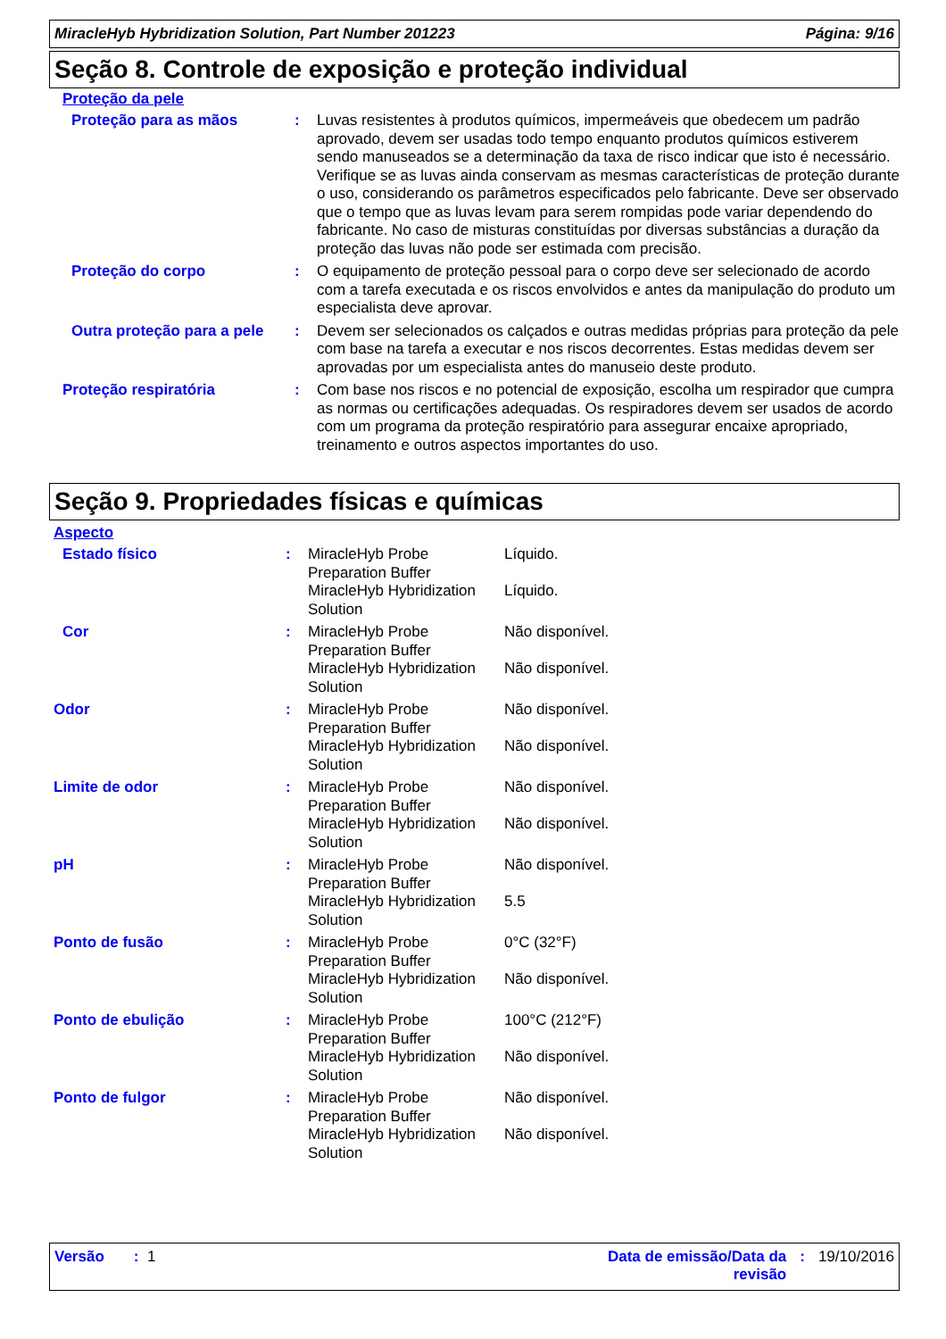MiracleHyb Hybridization Solution, Part Number 201223 Página: 9/16
Seção 8. Controle de exposição e proteção individual
Proteção da pele
| Proteção para as mãos | : | Luvas resistentes à produtos químicos, impermeáveis que obedecem um padrão aprovado, devem ser usadas todo tempo enquanto produtos químicos estiverem sendo manuseados se a determinação da taxa de risco indicar que isto é necessário. Verifique se as luvas ainda conservam as mesmas características de proteção durante o uso, considerando os parâmetros especificados pelo fabricante. Deve ser observado que o tempo que as luvas levam para serem rompidas pode variar dependendo do fabricante. No caso de misturas constituídas por diversas substâncias a duração da proteção das luvas não pode ser estimada com precisão. |
| Proteção do corpo | : | O equipamento de proteção pessoal para o corpo deve ser selecionado de acordo com a tarefa executada e os riscos envolvidos e antes da manipulação do produto um especialista deve aprovar. |
| Outra proteção para a pele | : | Devem ser selecionados os calçados e outras medidas próprias para proteção da pele com base na tarefa a executar e nos riscos decorrentes. Estas medidas devem ser aprovadas por um especialista antes do manuseio deste produto. |
| Proteção respiratória | : | Com base nos riscos e no potencial de exposição, escolha um respirador que cumpra as normas ou certificações adequadas. Os respiradores devem ser usados de acordo com um programa da proteção respiratório para assegurar encaixe apropriado, treinamento e outros aspectos importantes do uso. |
Seção 9. Propriedades físicas e químicas
Aspecto
| Estado físico | : | MiracleHyb Probe Preparation Buffer | Líquido. |
| | | MiracleHyb Hybridization Solution | Líquido. |
| Cor | : | MiracleHyb Probe Preparation Buffer | Não disponível. |
| | | MiracleHyb Hybridization Solution | Não disponível. |
| Odor | : | MiracleHyb Probe Preparation Buffer | Não disponível. |
| | | MiracleHyb Hybridization Solution | Não disponível. |
| Limite de odor | : | MiracleHyb Probe Preparation Buffer | Não disponível. |
| | | MiracleHyb Hybridization Solution | Não disponível. |
| pH | : | MiracleHyb Probe Preparation Buffer | Não disponível. |
| | | MiracleHyb Hybridization Solution | 5.5 |
| Ponto de fusão | : | MiracleHyb Probe Preparation Buffer | 0°C (32°F) |
| | | MiracleHyb Hybridization Solution | Não disponível. |
| Ponto de ebulição | : | MiracleHyb Probe Preparation Buffer | 100°C (212°F) |
| | | MiracleHyb Hybridization Solution | Não disponível. |
| Ponto de fulgor | : | MiracleHyb Probe Preparation Buffer | Não disponível. |
| | | MiracleHyb Hybridization Solution | Não disponível. |
Versão : 1 Data de emissão/Data da revisão: 19/10/2016